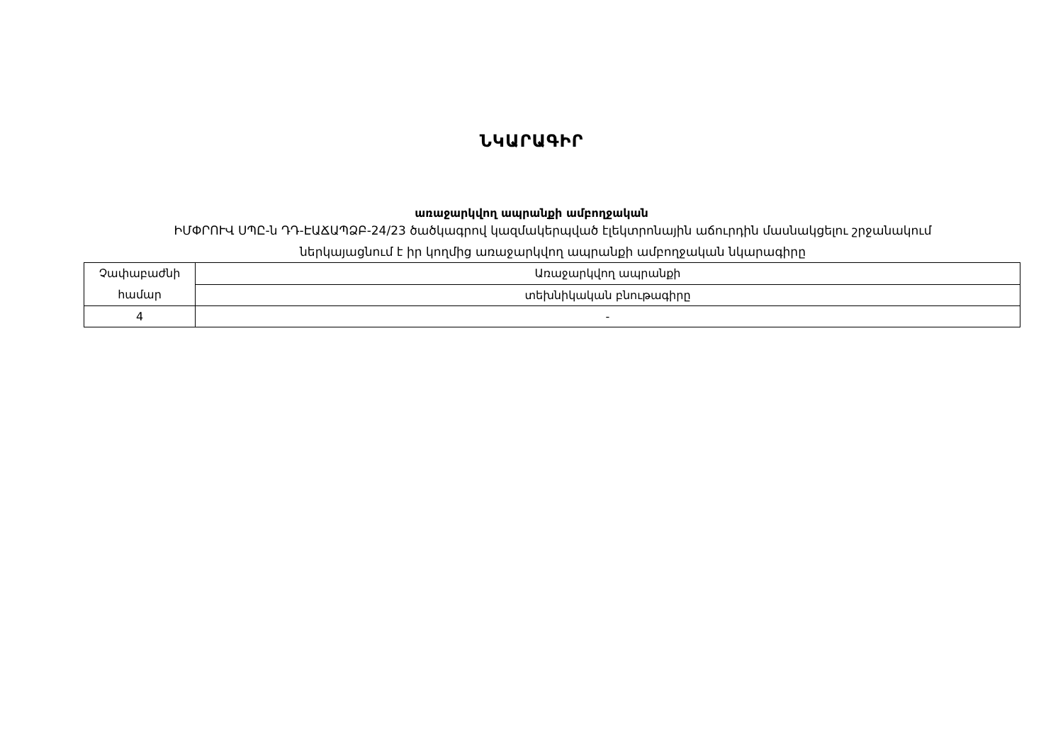ՆԿԱՐԱԳԻՐ
առաջարկվող ապրանքի ամբողջական
ԻՄՓՐՈՒՎ ՍՊԸ-ն ԴԴ-ԷԱՃԱՊՁԲ-24/23 ծածկագրով կազմակերպված էլեկտրոնային աճուրդին մասնակցելու շրջանակում
ներկայացնում է իր կողմից առաջարկվող ապրանքի ամբողջական նկարագիրը
| Չափաբաժնի համար | Առաջարկվող ապրանքի |
| | տեխնիկական բնութագիրը |
| 4 | - |